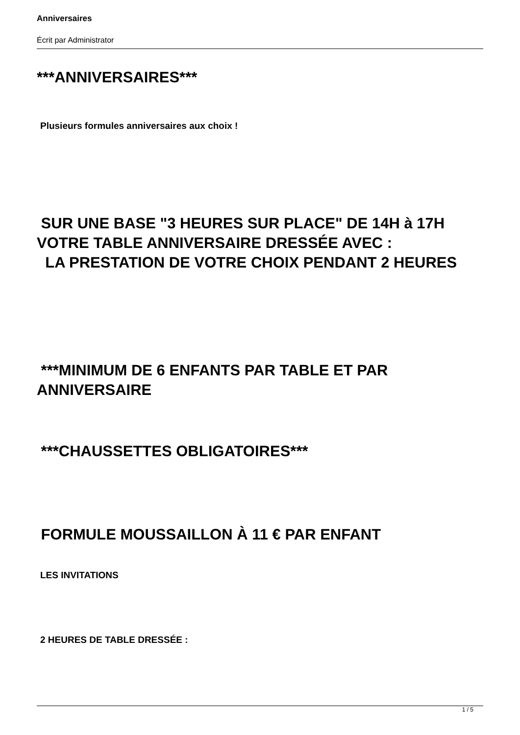Anniversaires
Écrit par Administrator
***ANNIVERSAIRES***
Plusieurs formules anniversaires aux choix !
SUR UNE BASE "3 HEURES SUR PLACE" DE 14H à 17H VOTRE TABLE ANNIVERSAIRE DRESSÉE AVEC :
LA PRESTATION DE VOTRE CHOIX PENDANT 2 HEURES
***MINIMUM DE 6 ENFANTS PAR TABLE ET PAR ANNIVERSAIRE
***CHAUSSETTES OBLIGATOIRES***
FORMULE MOUSSAILLON À 11 € PAR ENFANT
LES INVITATIONS
2 HEURES DE TABLE DRESSÉE :
1 / 5